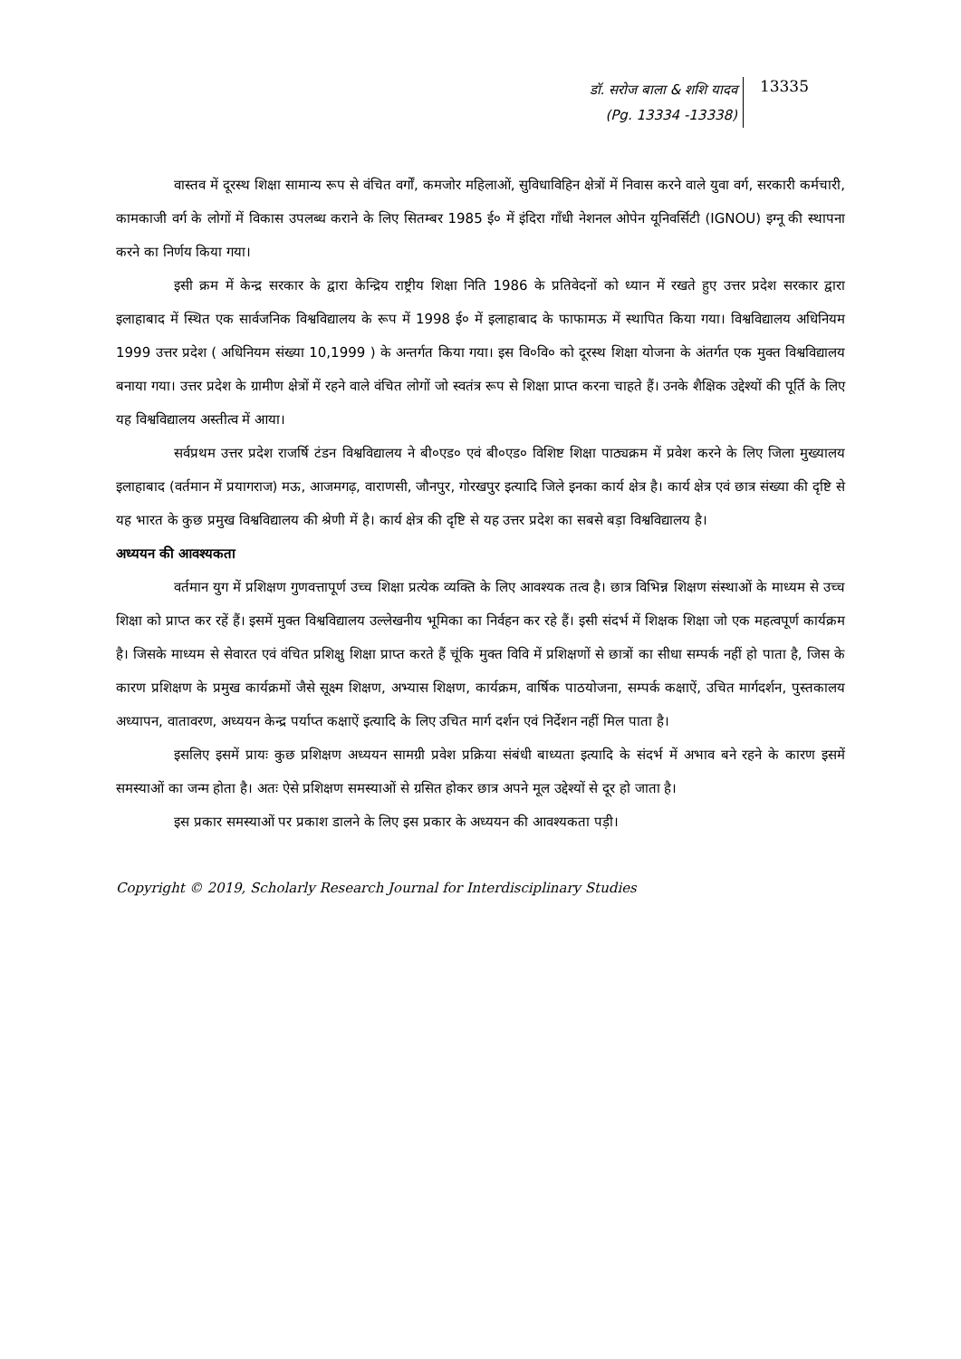डॉ. सरोज बाला & शशि यादव
(Pg. 13334 -13338)
13335
वास्तव में दूरस्थ शिक्षा सामान्य रूप से वंचित वर्गों, कमजोर महिलाओं, सुविधाविहिन क्षेत्रों में निवास करने वाले युवा वर्ग, सरकारी कर्मचारी, कामकाजी वर्ग के लोगों में विकास उपलब्ध कराने के लिए सितम्बर 1985 ई० में इंदिरा गाँधी नेशनल ओपेन यूनिवर्सिटी (IGNOU) इग्नू की स्थापना करने का निर्णय किया गया।
इसी क्रम में केन्द्र सरकार के द्वारा केन्द्रिय राष्ट्रीय शिक्षा निति 1986 के प्रतिवेदनों को ध्यान में रखते हुए उत्तर प्रदेश सरकार द्वारा इलाहाबाद में स्थित एक सार्वजनिक विश्वविद्यालय के रूप में 1998 ई० में इलाहाबाद के फाफामऊ में स्थापित किया गया। विश्वविद्यालय अधिनियम 1999 उत्तर प्रदेश ( अधिनियम संख्या 10,1999 ) के अन्तर्गत किया गया। इस वि०वि० को दूरस्थ शिक्षा योजना के अंतर्गत एक मुक्त विश्वविद्यालय बनाया गया। उत्तर प्रदेश के ग्रामीण क्षेत्रों में रहने वाले वंचित लोगों जो स्वतंत्र रूप से शिक्षा प्राप्त करना चाहते हैं। उनके शैक्षिक उद्देश्यों की पूर्ति के लिए यह विश्वविद्यालय अस्तीत्व में आया।
सर्वप्रथम उत्तर प्रदेश राजर्षि टंडन विश्वविद्यालय ने बी०एड० एवं बी०एड० विशिष्ट शिक्षा पाठ्यक्रम में प्रवेश करने के लिए जिला मुख्यालय इलाहाबाद (वर्तमान में प्रयागराज) मऊ, आजमगढ़, वाराणसी, जौनपुर, गोरखपुर इत्यादि जिले इनका कार्य क्षेत्र है। कार्य क्षेत्र एवं छात्र संख्या की दृष्टि से यह भारत के कुछ प्रमुख विश्वविद्यालय की श्रेणी में है। कार्य क्षेत्र की दृष्टि से यह उत्तर प्रदेश का सबसे बड़ा विश्वविद्यालय है।
अध्ययन की आवश्यकता
वर्तमान युग में प्रशिक्षण गुणवत्तापूर्ण उच्च शिक्षा प्रत्येक व्यक्ति के लिए आवश्यक तत्व है। छात्र विभिन्न शिक्षण संस्थाओं के माध्यम से उच्च शिक्षा को प्राप्त कर रहें हैं। इसमें मुक्त विश्वविद्यालय उल्लेखनीय भूमिका का निर्वहन कर रहे हैं। इसी संदर्भ में शिक्षक शिक्षा जो एक महत्वपूर्ण कार्यक्रम है। जिसके माध्यम से सेवारत एवं वंचित प्रशिक्षु शिक्षा प्राप्त करते हैं चूंकि मुक्त विवि में प्रशिक्षणों से छात्रों का सीधा सम्पर्क नहीं हो पाता है, जिस के कारण प्रशिक्षण के प्रमुख कार्यक्रमों जैसे सूक्ष्म शिक्षण, अभ्यास शिक्षण, कार्यक्रम, वार्षिक पाठयोजना, सम्पर्क कक्षाऐं, उचित मार्गदर्शन, पुस्तकालय अध्यापन, वातावरण, अध्ययन केन्द्र पर्याप्त कक्षाऐं इत्यादि के लिए उचित मार्ग दर्शन एवं निर्देशन नहीं मिल पाता है।
इसलिए इसमें प्रायः कुछ प्रशिक्षण अध्ययन सामग्री प्रवेश प्रक्रिया संबंधी बाध्यता इत्यादि के संदर्भ में अभाव बने रहने के कारण इसमें समस्याओं का जन्म होता है। अतः ऐसे प्रशिक्षण समस्याओं से ग्रसित होकर छात्र अपने मूल उद्देश्यों से दूर हो जाता है।
इस प्रकार समस्याओं पर प्रकाश डालने के लिए इस प्रकार के अध्ययन की आवश्यकता पड़ी।
Copyright © 2019, Scholarly Research Journal for Interdisciplinary Studies